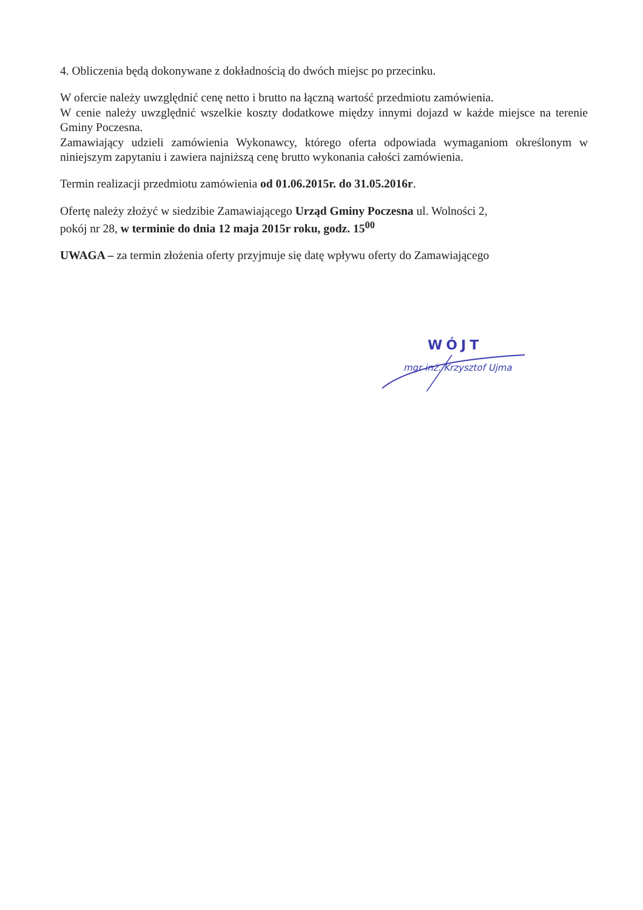4. Obliczenia będą dokonywane z dokładnością do dwóch miejsc po przecinku.
W ofercie należy uwzględnić cenę netto i brutto na łączną wartość przedmiotu zamówienia.
W cenie należy uwzględnić wszelkie koszty dodatkowe między innymi dojazd w każde miejsce na terenie Gminy Poczesna.
Zamawiający udzieli zamówienia Wykonawcy, którego oferta odpowiada wymaganiom określonym w niniejszym zapytaniu i zawiera najniższą cenę brutto wykonania całości zamówienia.
Termin realizacji przedmiotu zamówienia od 01.06.2015r. do 31.05.2016r.
Ofertę należy złożyć w siedzibie Zamawiającego Urząd Gminy Poczesna ul. Wolności 2,
pokój nr 28, w terminie do dnia 12 maja 2015r roku, godz. 15<sup>00</sup>
UWAGA – za termin złożenia oferty przyjmuje się datę wpływu oferty do Zamawiającego
WÓJT
mgr inż. Krzysztof Ujma